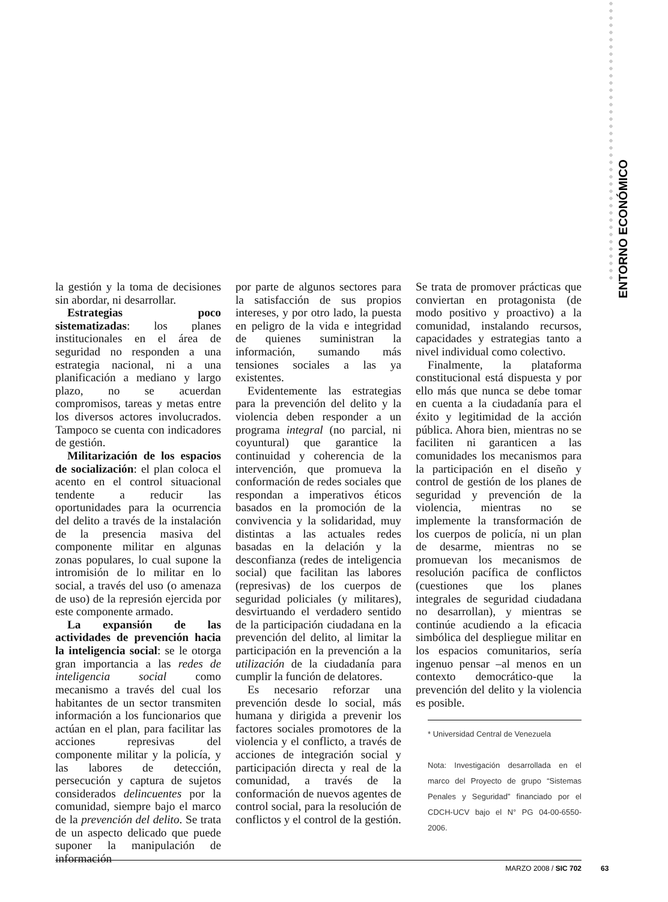ENTORNO ECONÓMICO
la gestión y la toma de decisiones sin abordar, ni desarrollar.
Estrategias poco sistematizadas: los planes institucionales en el área de seguridad no responden a una estrategia nacional, ni a una planificación a mediano y largo plazo, no se acuerdan compromisos, tareas y metas entre los diversos actores involucrados. Tampoco se cuenta con indicadores de gestión.
Militarización de los espacios de socialización: el plan coloca el acento en el control situacional tendente a reducir las oportunidades para la ocurrencia del delito a través de la instalación de la presencia masiva del componente militar en algunas zonas populares, lo cual supone la intromisión de lo militar en lo social, a través del uso (o amenaza de uso) de la represión ejercida por este componente armado.
La expansión de las actividades de prevención hacia la inteligencia social: se le otorga gran importancia a las redes de inteligencia social como mecanismo a través del cual los habitantes de un sector transmiten información a los funcionarios que actúan en el plan, para facilitar las acciones represivas del componente militar y la policía, y las labores de detección, persecución y captura de sujetos considerados delincuentes por la comunidad, siempre bajo el marco de la prevención del delito. Se trata de un aspecto delicado que puede suponer la manipulación de información
por parte de algunos sectores para la satisfacción de sus propios intereses, y por otro lado, la puesta en peligro de la vida e integridad de quienes suministran la información, sumando más tensiones sociales a las ya existentes.
Evidentemente las estrategias para la prevención del delito y la violencia deben responder a un programa integral (no parcial, ni coyuntural) que garantice la continuidad y coherencia de la intervención, que promueva la conformación de redes sociales que respondan a imperativos éticos basados en la promoción de la convivencia y la solidaridad, muy distintas a las actuales redes basadas en la delación y la desconfianza (redes de inteligencia social) que facilitan las labores (represivas) de los cuerpos de seguridad policiales (y militares), desvirtuando el verdadero sentido de la participación ciudadana en la prevención del delito, al limitar la participación en la prevención a la utilización de la ciudadanía para cumplir la función de delatores.
Es necesario reforzar una prevención desde lo social, más humana y dirigida a prevenir los factores sociales promotores de la violencia y el conflicto, a través de acciones de integración social y participación directa y real de la comunidad, a través de la conformación de nuevos agentes de control social, para la resolución de conflictos y el control de la gestión.
Se trata de promover prácticas que conviertan en protagonista (de modo positivo y proactivo) a la comunidad, instalando recursos, capacidades y estrategias tanto a nivel individual como colectivo.
Finalmente, la plataforma constitucional está dispuesta y por ello más que nunca se debe tomar en cuenta a la ciudadanía para el éxito y legitimidad de la acción pública. Ahora bien, mientras no se faciliten ni garanticen a las comunidades los mecanismos para la participación en el diseño y control de gestión de los planes de seguridad y prevención de la violencia, mientras no se implemente la transformación de los cuerpos de policía, ni un plan de desarme, mientras no se promuevan los mecanismos de resolución pacífica de conflictos (cuestiones que los planes integrales de seguridad ciudadana no desarrollan), y mientras se continúe acudiendo a la eficacia simbólica del despliegue militar en los espacios comunitarios, sería ingenuo pensar –al menos en un contexto democrático-que la prevención del delito y la violencia es posible.
* Universidad Central de Venezuela
Nota: Investigación desarrollada en el marco del Proyecto de grupo “Sistemas Penales y Seguridad” financiado por el CDCH-UCV bajo el N° PG 04-00-6550-2006.
MARZO 2008 / SIC 702 63